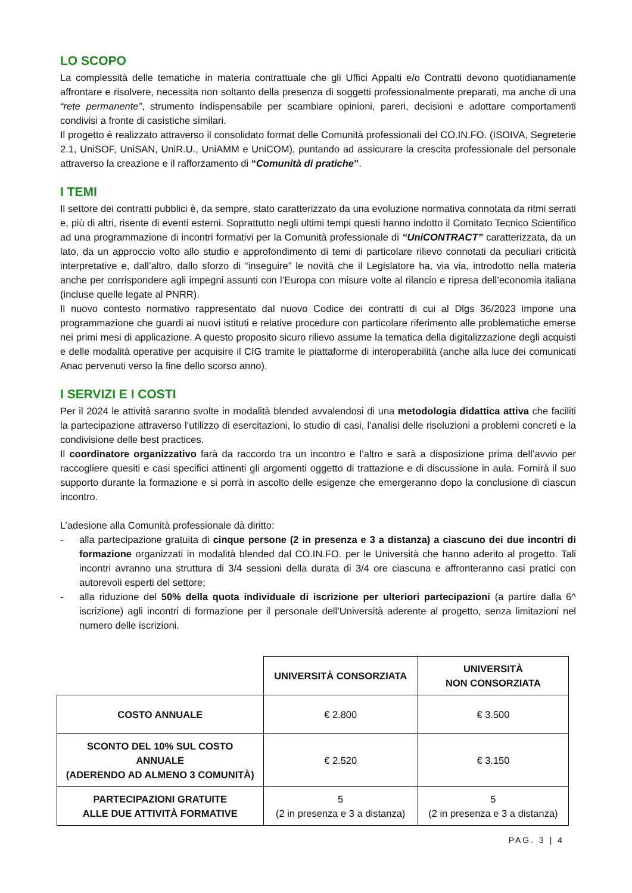LO SCOPO
La complessità delle tematiche in materia contrattuale che gli Uffici Appalti e/o Contratti devono quotidianamente affrontare e risolvere, necessita non soltanto della presenza di soggetti professionalmente preparati, ma anche di una “rete permanente”, strumento indispensabile per scambiare opinioni, pareri, decisioni e adottare comportamenti condivisi a fronte di casistiche similari.
Il progetto è realizzato attraverso il consolidato format delle Comunità professionali del CO.IN.FO. (ISOIVA, Segreterie 2.1, UniSOF, UniSAN, UniR.U., UniAMM e UniCOM), puntando ad assicurare la crescita professionale del personale attraverso la creazione e il rafforzamento di “Comunità di pratiche”.
I TEMI
Il settore dei contratti pubblici è, da sempre, stato caratterizzato da una evoluzione normativa connotata da ritmi serrati e, più di altri, risente di eventi esterni. Soprattutto negli ultimi tempi questi hanno indotto il Comitato Tecnico Scientifico ad una programmazione di incontri formativi per la Comunità professionale di “UniCONTRACT” caratterizzata, da un lato, da un approccio volto allo studio e approfondimento di temi di particolare rilievo connotati da peculiari criticità interpretative e, dall’altro, dallo sforzo di “inseguire” le novità che il Legislatore ha, via via, introdotto nella materia anche per corrispondere agli impegni assunti con l’Europa con misure volte al rilancio e ripresa dell’economia italiana (incluse quelle legate al PNRR).
Il nuovo contesto normativo rappresentato dal nuovo Codice dei contratti di cui al Dlgs 36/2023 impone una programmazione che guardi ai nuovi istituti e relative procedure con particolare riferimento alle problematiche emerse nei primi mesi di applicazione. A questo proposito sicuro rilievo assume la tematica della digitalizzazione degli acquisti e delle modalità operative per acquisire il CIG tramite le piattaforme di interoperabilità (anche alla luce dei comunicati Anac pervenuti verso la fine dello scorso anno).
I SERVIZI E I COSTI
Per il 2024 le attività saranno svolte in modalità blended avvalendosi di una metodologia didattica attiva che faciliti la partecipazione attraverso l’utilizzo di esercitazioni, lo studio di casi, l’analisi delle risoluzioni a problemi concreti e la condivisione delle best practices.
Il coordinatore organizzativo farà da raccordo tra un incontro e l’altro e sarà a disposizione prima dell’avvio per raccogliere quesiti e casi specifici attinenti gli argomenti oggetto di trattazione e di discussione in aula. Fornirà il suo supporto durante la formazione e si porrà in ascolto delle esigenze che emergeranno dopo la conclusione di ciascun incontro.
L’adesione alla Comunità professionale dà diritto:
- alla partecipazione gratuita di cinque persone (2 in presenza e 3 a distanza) a ciascuno dei due incontri di formazione organizzati in modalità blended dal CO.IN.FO. per le Università che hanno aderito al progetto. Tali incontri avranno una struttura di 3/4 sessioni della durata di 3/4 ore ciascuna e affronteranno casi pratici con autorevoli esperti del settore;
- alla riduzione del 50% della quota individuale di iscrizione per ulteriori partecipazioni (a partire dalla 6^ iscrizione) agli incontri di formazione per il personale dell’Università aderente al progetto, senza limitazioni nel numero delle iscrizioni.
| | UNIVERSITÀ CONSORZIATA | UNIVERSITÀ NON CONSORZIATA |
| COSTO ANNUALE | € 2.800 | € 3.500 |
| SCONTO DEL 10% SUL COSTO ANNUALE (ADERENDO AD ALMENO 3 COMUNITÀ) | € 2.520 | € 3.150 |
| PARTECIPAZIONI GRATUITE ALLE DUE ATTIVITÀ FORMATIVE | 5 (2 in presenza e 3 a distanza) | 5 (2 in presenza e 3 a distanza) |
PAG. 3 | 4